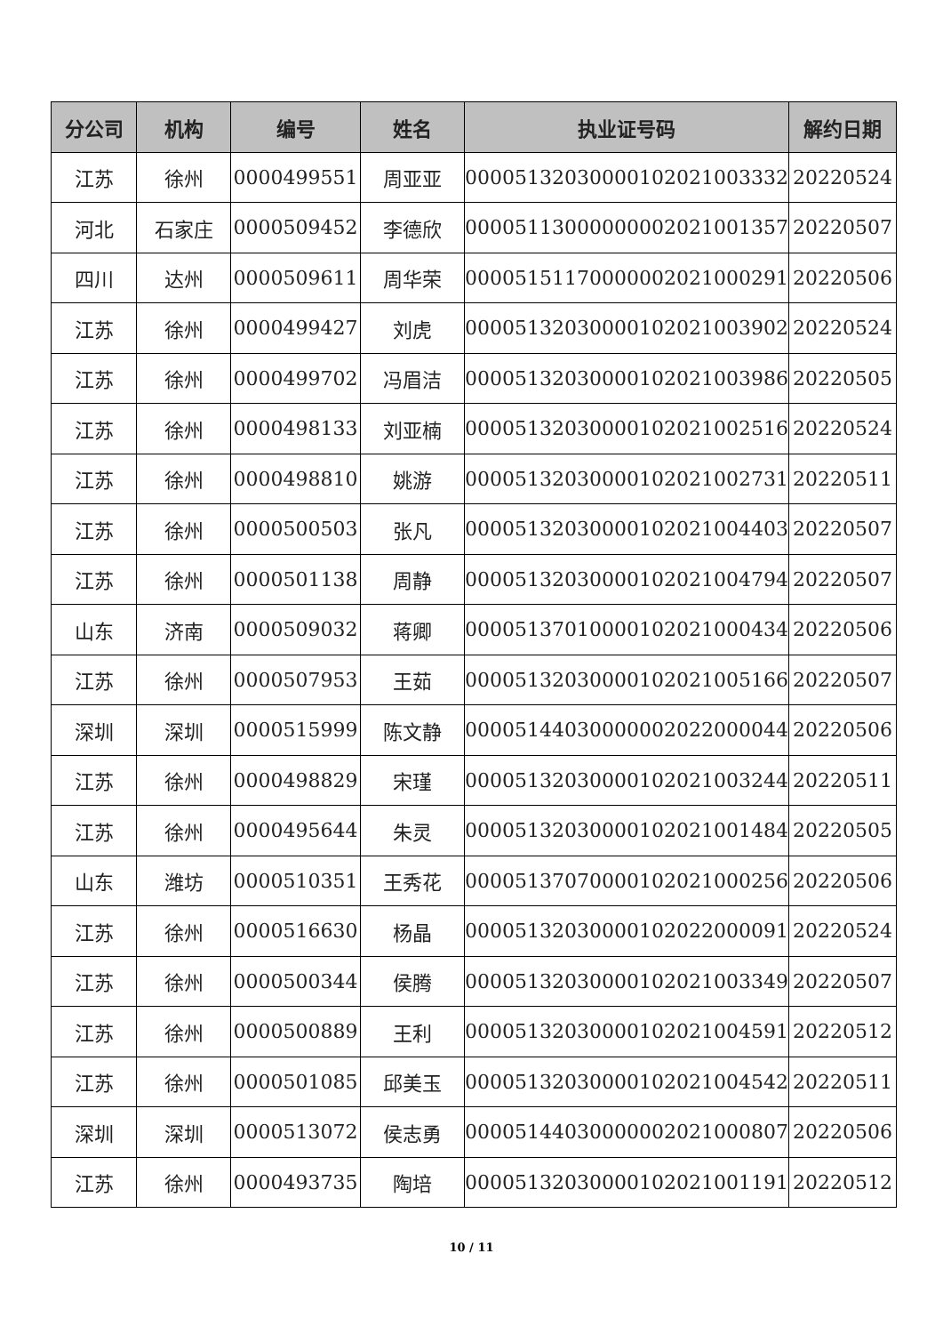| 分公司 | 机构 | 编号 | 姓名 | 执业证号码 | 解约日期 |
| --- | --- | --- | --- | --- | --- |
| 江苏 | 徐州 | 0000499551 | 周亚亚 | 00005132030000102021003332 | 20220524 |
| 河北 | 石家庄 | 0000509452 | 李德欣 | 00005113000000002021001357 | 20220507 |
| 四川 | 达州 | 0000509611 | 周华荣 | 00005151170000002021000291 | 20220506 |
| 江苏 | 徐州 | 0000499427 | 刘虎 | 00005132030000102021003902 | 20220524 |
| 江苏 | 徐州 | 0000499702 | 冯眉洁 | 00005132030000102021003986 | 20220505 |
| 江苏 | 徐州 | 0000498133 | 刘亚楠 | 00005132030000102021002516 | 20220524 |
| 江苏 | 徐州 | 0000498810 | 姚游 | 00005132030000102021002731 | 20220511 |
| 江苏 | 徐州 | 0000500503 | 张凡 | 00005132030000102021004403 | 20220507 |
| 江苏 | 徐州 | 0000501138 | 周静 | 00005132030000102021004794 | 20220507 |
| 山东 | 济南 | 0000509032 | 蒋卿 | 00005137010000102021000434 | 20220506 |
| 江苏 | 徐州 | 0000507953 | 王茹 | 00005132030000102021005166 | 20220507 |
| 深圳 | 深圳 | 0000515999 | 陈文静 | 00005144030000002022000044 | 20220506 |
| 江苏 | 徐州 | 0000498829 | 宋瑾 | 00005132030000102021003244 | 20220511 |
| 江苏 | 徐州 | 0000495644 | 朱灵 | 00005132030000102021001484 | 20220505 |
| 山东 | 潍坊 | 0000510351 | 王秀花 | 00005137070000102021000256 | 20220506 |
| 江苏 | 徐州 | 0000516630 | 杨晶 | 00005132030000102022000091 | 20220524 |
| 江苏 | 徐州 | 0000500344 | 侯腾 | 00005132030000102021003349 | 20220507 |
| 江苏 | 徐州 | 0000500889 | 王利 | 00005132030000102021004591 | 20220512 |
| 江苏 | 徐州 | 0000501085 | 邱美玉 | 00005132030000102021004542 | 20220511 |
| 深圳 | 深圳 | 0000513072 | 侯志勇 | 00005144030000002021000807 | 20220506 |
| 江苏 | 徐州 | 0000493735 | 陶培 | 00005132030000102021001191 | 20220512 |
10 / 11